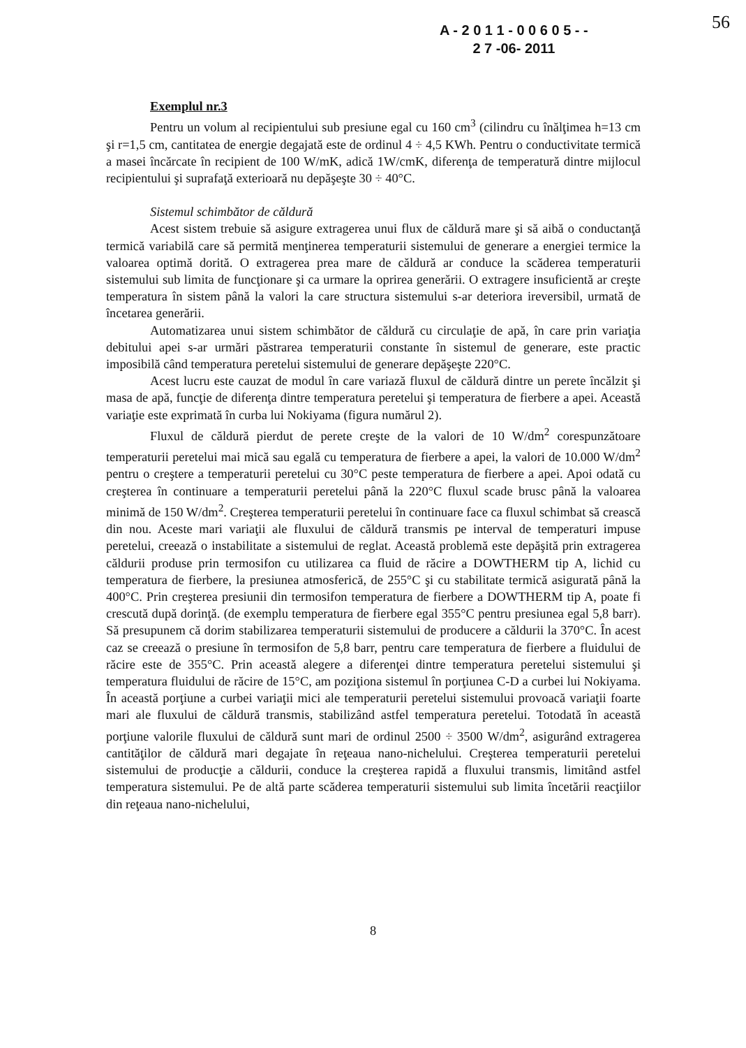A - 2 0 1 1 - 0 0 6 0 5 - -
2 7 -06- 2011
56
Exemplul nr.3
Pentru un volum al recipientului sub presiune egal cu 160 cm<sup>3</sup> (cilindru cu înălţimea h=13 cm şi r=1,5 cm, cantitatea de energie degajată este de ordinul 4 ÷ 4,5 KWh. Pentru o conductivitate termică a masei încărcate în recipient de 100 W/mK, adică 1W/cmK, diferenţa de temperatură dintre mijlocul recipientului şi suprafaţă exterioară nu depăşeşte 30 ÷ 40°C.
Sistemul schimbător de căldură
Acest sistem trebuie să asigure extragerea unui flux de căldură mare şi să aibă o conductanţă termică variabilă care să permită menţinerea temperaturii sistemului de generare a energiei termice la valoarea optimă dorită. O extragerea prea mare de căldură ar conduce la scăderea temperaturii sistemului sub limita de funcţionare şi ca urmare la oprirea generării. O extragere insuficientă ar creşte temperatura în sistem până la valori la care structura sistemului s-ar deteriora ireversibil, urmată de încetarea generării.
Automatizarea unui sistem schimbător de căldură cu circulaţie de apă, în care prin variaţia debitului apei s-ar urmări păstrarea temperaturii constante în sistemul de generare, este practic imposibilă când temperatura peretelui sistemului de generare depăşeşte 220°C.
Acest lucru este cauzat de modul în care variază fluxul de căldură dintre un perete încălzit şi masa de apă, funcţie de diferenţa dintre temperatura peretelui şi temperatura de fierbere a apei. Această variaţie este exprimată în curba lui Nokiyama (figura numărul 2).
Fluxul de căldură pierdut de perete creşte de la valori de 10 W/dm<sup>2</sup> corespunzătoare temperaturii peretelui mai mică sau egală cu temperatura de fierbere a apei, la valori de 10.000 W/dm<sup>2</sup> pentru o creştere a temperaturii peretelui cu 30°C peste temperatura de fierbere a apei. Apoi odată cu creşterea în continuare a temperaturii peretelui până la 220°C fluxul scade brusc până la valoarea minimă de 150 W/dm<sup>2</sup>. Creşterea temperaturii peretelui în continuare face ca fluxul schimbat să crească din nou. Aceste mari variaţii ale fluxului de căldură transmis pe interval de temperaturi impuse peretelui, creează o instabilitate a sistemului de reglat. Această problemă este depăşită prin extragerea căldurii produse prin termosifon cu utilizarea ca fluid de răcire a DOWTHERM tip A, lichid cu temperatura de fierbere, la presiunea atmosferică, de 255°C şi cu stabilitate termică asigurată până la 400°C. Prin creşterea presiunii din termosifon temperatura de fierbere a DOWTHERM tip A, poate fi crescută după dorinţă. (de exemplu temperatura de fierbere egal 355°C pentru presiunea egal 5,8 barr). Să presupunem că dorim stabilizarea temperaturii sistemului de producere a căldurii la 370°C. În acest caz se creează o presiune în termosifon de 5,8 barr, pentru care temperatura de fierbere a fluidului de răcire este de 355°C. Prin această alegere a diferenţei dintre temperatura peretelui sistemului şi temperatura fluidului de răcire de 15°C, am poziţiona sistemul în porţiunea C-D a curbei lui Nokiyama. În această porţiune a curbei variaţii mici ale temperaturii peretelui sistemului provoacă variaţii foarte mari ale fluxului de căldură transmis, stabilizând astfel temperatura peretelui. Totodată în această porţiune valorile fluxului de căldură sunt mari de ordinul 2500 ÷ 3500 W/dm<sup>2</sup>, asigurând extragerea cantităţilor de căldură mari degajate în reţeaua nano-nichelului. Creşterea temperaturii peretelui sistemului de producţie a căldurii, conduce la creşterea rapidă a fluxului transmis, limitând astfel temperatura sistemului. Pe de altă parte scăderea temperaturii sistemului sub limita încetării reacţiilor din reţeaua nano-nichelului,
8